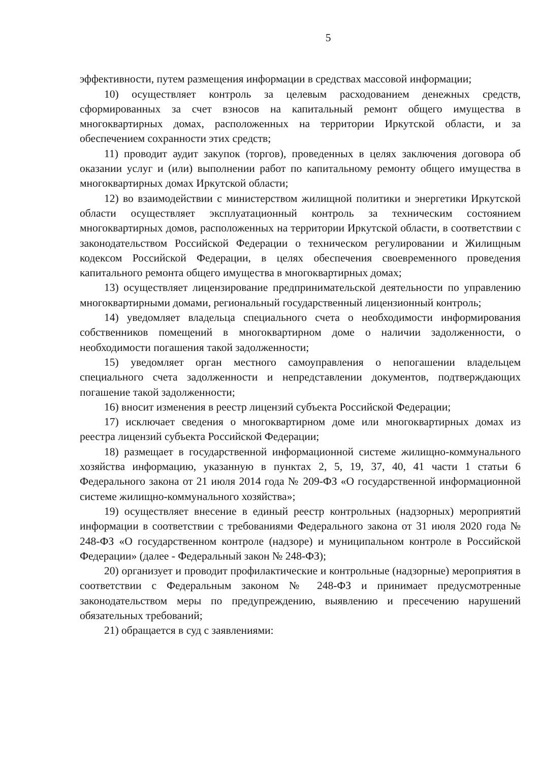5
эффективности, путем размещения информации в средствах массовой информации;
10) осуществляет контроль за целевым расходованием денежных средств, сформированных за счет взносов на капитальный ремонт общего имущества в многоквартирных домах, расположенных на территории Иркутской области, и за обеспечением сохранности этих средств;
11) проводит аудит закупок (торгов), проведенных в целях заключения договора об оказании услуг и (или) выполнении работ по капитальному ремонту общего имущества в многоквартирных домах Иркутской области;
12) во взаимодействии с министерством жилищной политики и энергетики Иркутской области осуществляет эксплуатационный контроль за техническим состоянием многоквартирных домов, расположенных на территории Иркутской области, в соответствии с законодательством Российской Федерации о техническом регулировании и Жилищным кодексом Российской Федерации, в целях обеспечения своевременного проведения капитального ремонта общего имущества в многоквартирных домах;
13) осуществляет лицензирование предпринимательской деятельности по управлению многоквартирными домами, региональный государственный лицензионный контроль;
14) уведомляет владельца специального счета о необходимости информирования собственников помещений в многоквартирном доме о наличии задолженности, о необходимости погашения такой задолженности;
15) уведомляет орган местного самоуправления о непогашении владельцем специального счета задолженности и непредставлении документов, подтверждающих погашение такой задолженности;
16) вносит изменения в реестр лицензий субъекта Российской Федерации;
17) исключает сведения о многоквартирном доме или многоквартирных домах из реестра лицензий субъекта Российской Федерации;
18) размещает в государственной информационной системе жилищно-коммунального хозяйства информацию, указанную в пунктах 2, 5, 19, 37, 40, 41 части 1 статьи 6 Федерального закона от 21 июля 2014 года № 209-ФЗ «О государственной информационной системе жилищно-коммунального хозяйства»;
19) осуществляет внесение в единый реестр контрольных (надзорных) мероприятий информации в соответствии с требованиями Федерального закона от 31 июля 2020 года № 248-ФЗ «О государственном контроле (надзоре) и муниципальном контроле в Российской Федерации» (далее - Федеральный закон № 248-ФЗ);
20) организует и проводит профилактические и контрольные (надзорные) мероприятия в соответствии с Федеральным законом № 248-ФЗ и принимает предусмотренные законодательством меры по предупреждению, выявлению и пресечению нарушений обязательных требований;
21) обращается в суд с заявлениями: